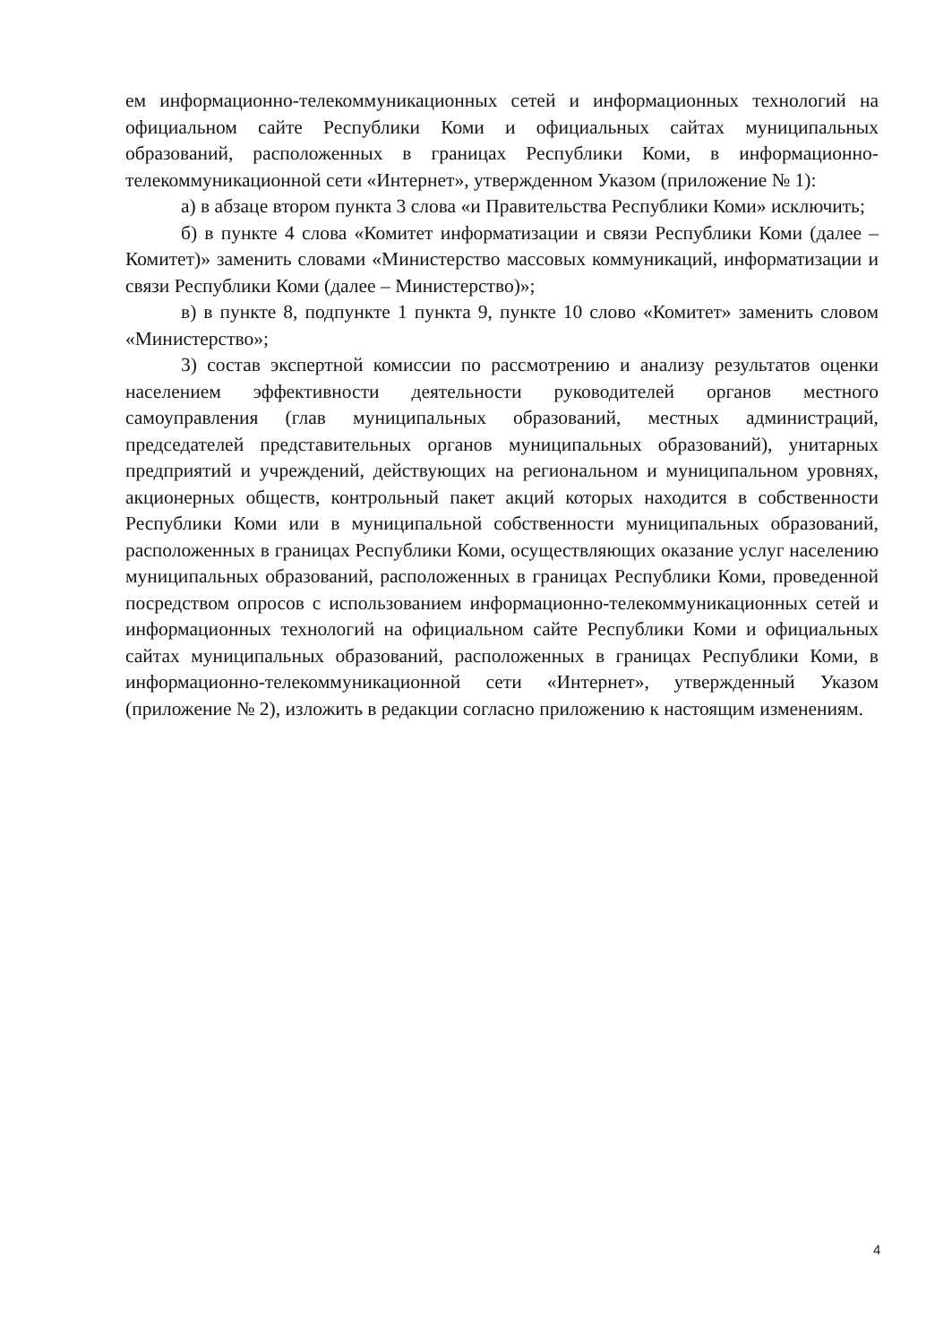ем информационно-телекоммуникационных сетей и информационных технологий на официальном сайте Республики Коми и официальных сайтах муниципальных образований, расположенных в границах Республики Коми, в информационно-телекоммуникационной сети «Интернет», утвержденном Указом (приложение № 1):
а) в абзаце втором пункта 3 слова «и Правительства Республики Коми» исключить;
б) в пункте 4 слова «Комитет информатизации и связи Республики Коми (далее – Комитет)» заменить словами «Министерство массовых коммуникаций, информатизации и связи Республики Коми (далее – Министерство)»;
в) в пункте 8, подпункте 1 пункта 9, пункте 10 слово «Комитет» заменить словом «Министерство»;
3) состав экспертной комиссии по рассмотрению и анализу результатов оценки населением эффективности деятельности руководителей органов местного самоуправления (глав муниципальных образований, местных администраций, председателей представительных органов муниципальных образований), унитарных предприятий и учреждений, действующих на региональном и муниципальном уровнях, акционерных обществ, контрольный пакет акций которых находится в собственности Республики Коми или в муниципальной собственности муниципальных образований, расположенных в границах Республики Коми, осуществляющих оказание услуг населению муниципальных образований, расположенных в границах Республики Коми, проведенной посредством опросов с использованием информационно-телекоммуникационных сетей и информационных технологий на официальном сайте Республики Коми и официальных сайтах муниципальных образований, расположенных в границах Республики Коми, в информационно-телекоммуникационной сети «Интернет», утвержденный Указом (приложение № 2), изложить в редакции согласно приложению к настоящим изменениям.
4